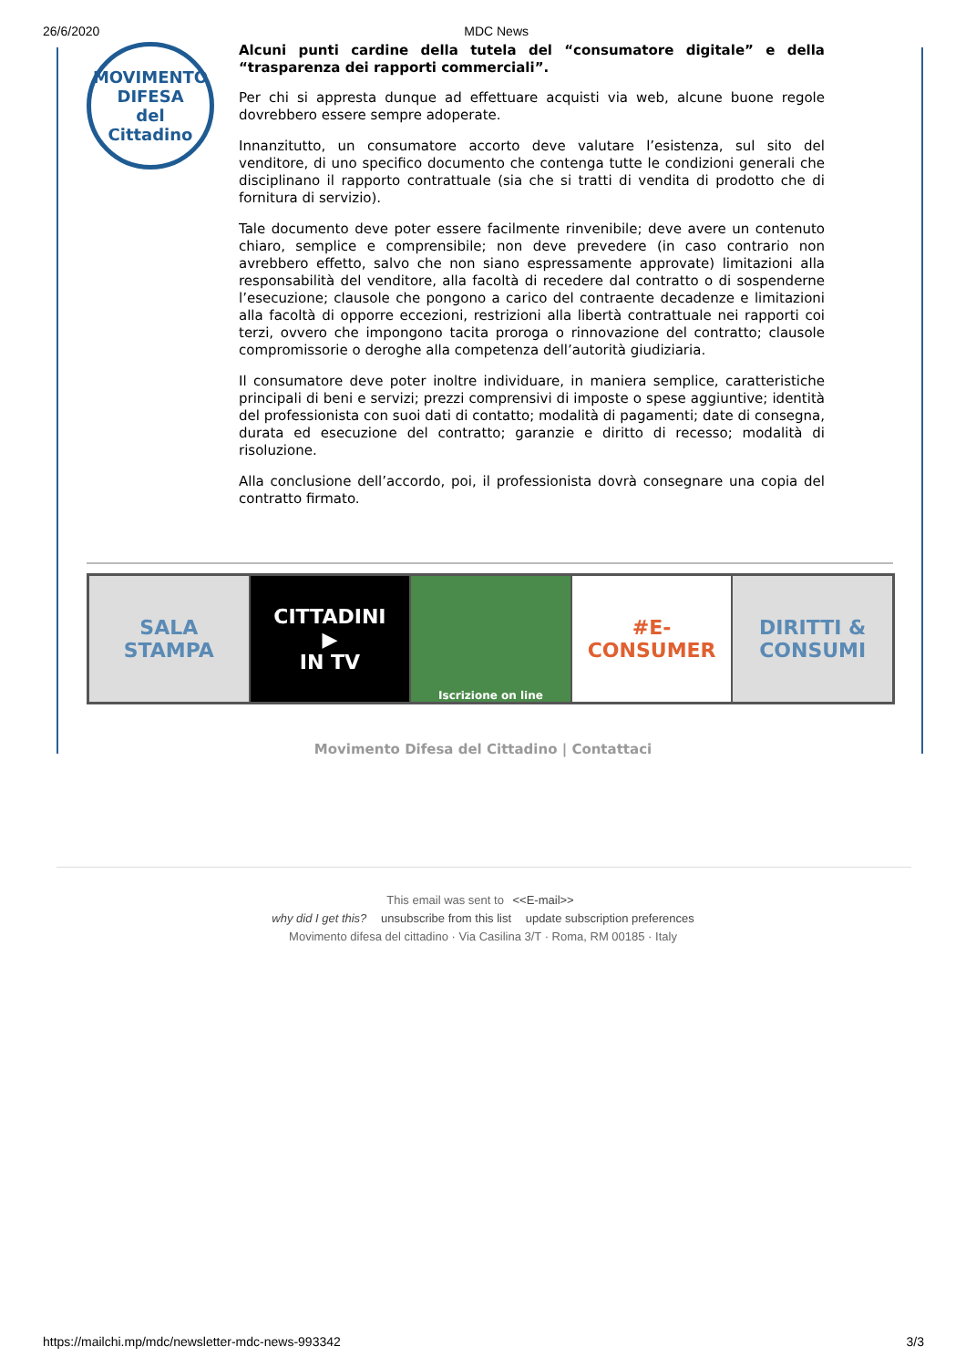26/6/2020 MDC News
MOVIMENTO
DIFESA
del Cittadino
Alcuni punti cardine della tutela del “consumatore digitale” e della “trasparenza dei rapporti commerciali”.
Per chi si appresta dunque ad effettuare acquisti via web, alcune buone regole dovrebbero essere sempre adoperate.
Innanzitutto, un consumatore accorto deve valutare l’esistenza, sul sito del venditore, di uno specifico documento che contenga tutte le condizioni generali che disciplinano il rapporto contrattuale (sia che si tratti di vendita di prodotto che di fornitura di servizio).
Tale documento deve poter essere facilmente rinvenibile; deve avere un contenuto chiaro, semplice e comprensibile; non deve prevedere (in caso contrario non avrebbero effetto, salvo che non siano espressamente approvate) limitazioni alla responsabilità del venditore, alla facoltà di recedere dal contratto o di sospenderne l’esecuzione; clausole che pongono a carico del contraente decadenze e limitazioni alla facoltà di opporre eccezioni, restrizioni alla libertà contrattuale nei rapporti coi terzi, ovvero che impongono tacita proroga o rinnovazione del contratto; clausole compromissorie o deroghe alla competenza dell’autorità giudiziaria.
Il consumatore deve poter inoltre individuare, in maniera semplice, caratteristiche principali di beni e servizi; prezzi comprensivi di imposte o spese aggiuntive; identità del professionista con suoi dati di contatto; modalità di pagamenti; date di consegna, durata ed esecuzione del contratto; garanzie e diritto di recesso; modalità di risoluzione.
Alla conclusione dell’accordo, poi, il professionista dovrà consegnare una copia del contratto firmato.
SALA
STAMPA
CITTADINI
▶
IN TV
Iscrizione on line
#E-CONSUMER DIRITTI &
CONSUMI
Movimento Difesa del Cittadino | Contattaci
This email was sent to <<E-mail>>
why did I get this? unsubscribe from this list update subscription preferences
Movimento difesa del cittadino · Via Casilina 3/T · Roma, RM 00185 · Italy
https://mailchi.mp/mdc/newsletter-mdc-news-993342 3/3